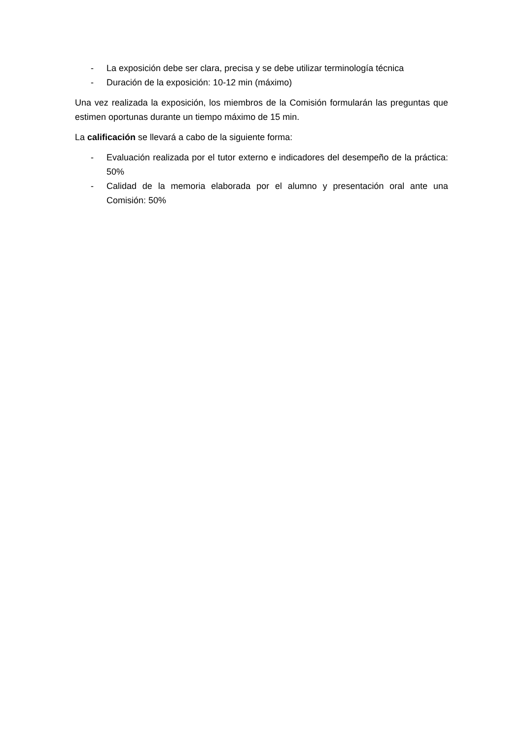- La exposición debe ser clara, precisa y se debe utilizar terminología técnica
- Duración de la exposición: 10-12 min (máximo)
Una vez realizada la exposición, los miembros de la Comisión formularán las preguntas que estimen oportunas durante un tiempo máximo de 15 min.
La calificación se llevará a cabo de la siguiente forma:
- Evaluación realizada por el tutor externo e indicadores del desempeño de la práctica: 50%
- Calidad de la memoria elaborada por el alumno y presentación oral ante una Comisión: 50%